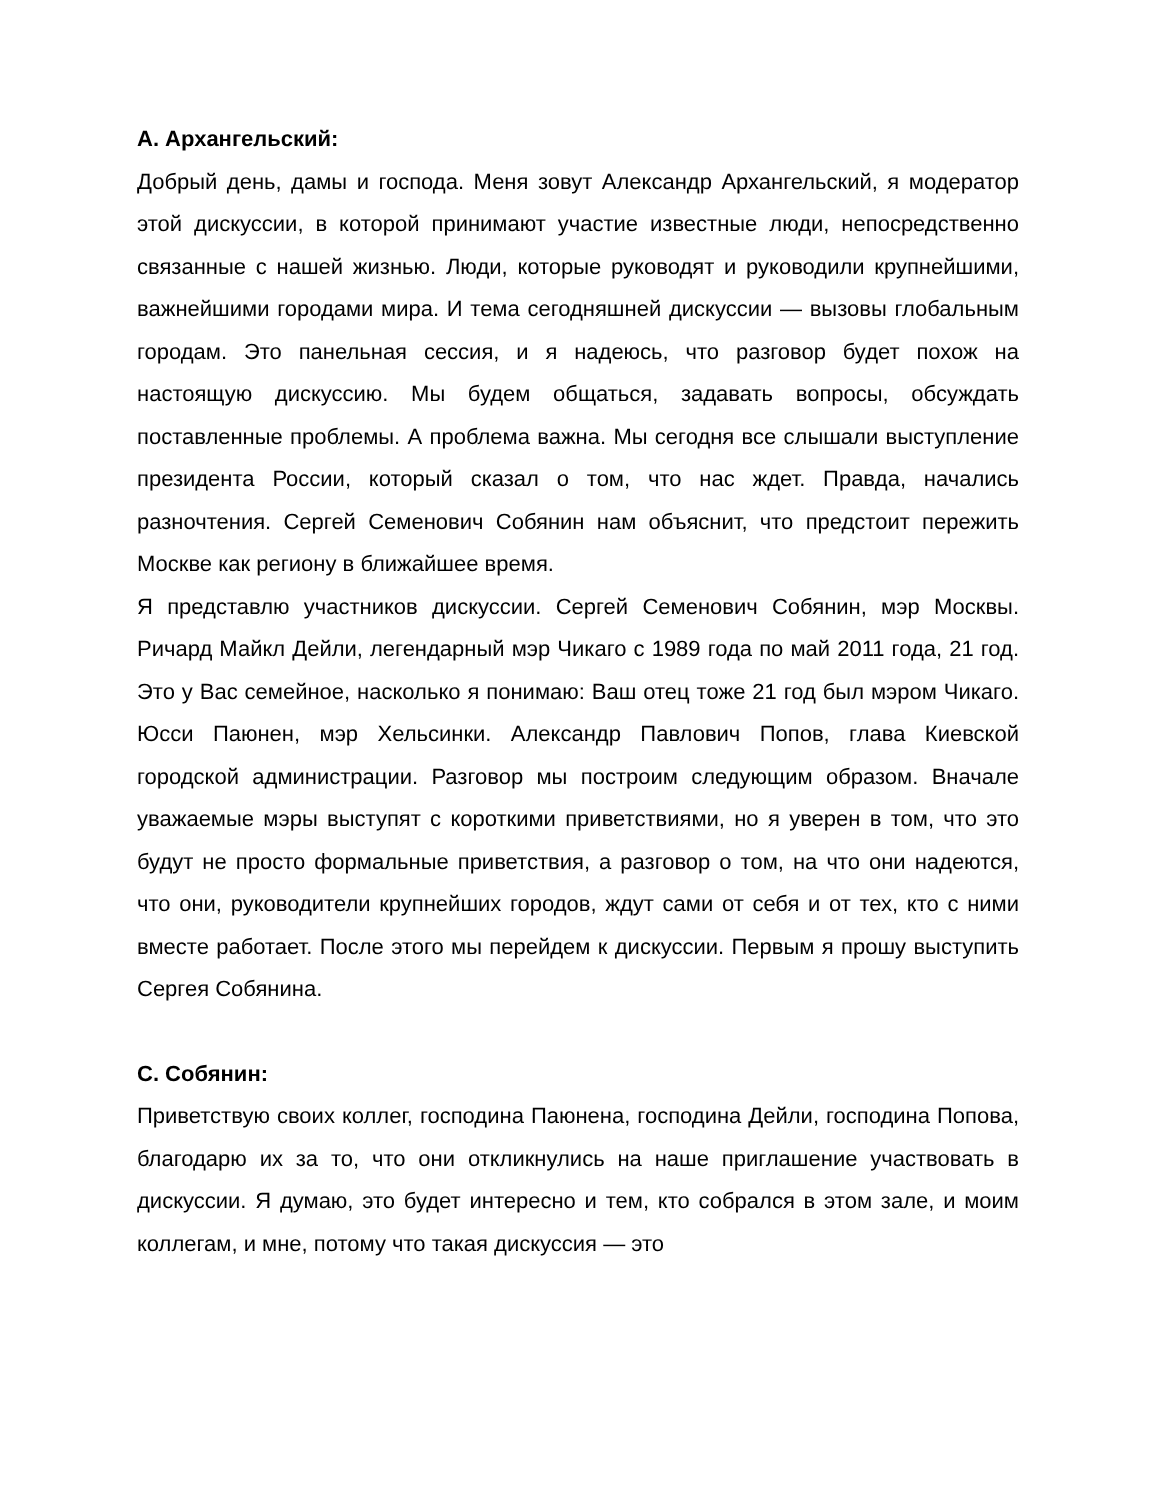А. Архангельский:
Добрый день, дамы и господа. Меня зовут Александр Архангельский, я модератор этой дискуссии, в которой принимают участие известные люди, непосредственно связанные с нашей жизнью. Люди, которые руководят и руководили крупнейшими, важнейшими городами мира. И тема сегодняшней дискуссии — вызовы глобальным городам. Это панельная сессия, и я надеюсь, что разговор будет похож на настоящую дискуссию. Мы будем общаться, задавать вопросы, обсуждать поставленные проблемы. А проблема важна. Мы сегодня все слышали выступление президента России, который сказал о том, что нас ждет. Правда, начались разночтения. Сергей Семенович Собянин нам объяснит, что предстоит пережить Москве как региону в ближайшее время.
Я представлю участников дискуссии. Сергей Семенович Собянин, мэр Москвы. Ричард Майкл Дейли, легендарный мэр Чикаго с 1989 года по май 2011 года, 21 год. Это у Вас семейное, насколько я понимаю: Ваш отец тоже 21 год был мэром Чикаго. Юсси Паюнен, мэр Хельсинки. Александр Павлович Попов, глава Киевской городской администрации. Разговор мы построим следующим образом. Вначале уважаемые мэры выступят с короткими приветствиями, но я уверен в том, что это будут не просто формальные приветствия, а разговор о том, на что они надеются, что они, руководители крупнейших городов, ждут сами от себя и от тех, кто с ними вместе работает. После этого мы перейдем к дискуссии. Первым я прошу выступить Сергея Собянина.
С. Собянин:
Приветствую своих коллег, господина Паюнена, господина Дейли, господина Попова, благодарю их за то, что они откликнулись на наше приглашение участвовать в дискуссии. Я думаю, это будет интересно и тем, кто собрался в этом зале, и моим коллегам, и мне, потому что такая дискуссия — это